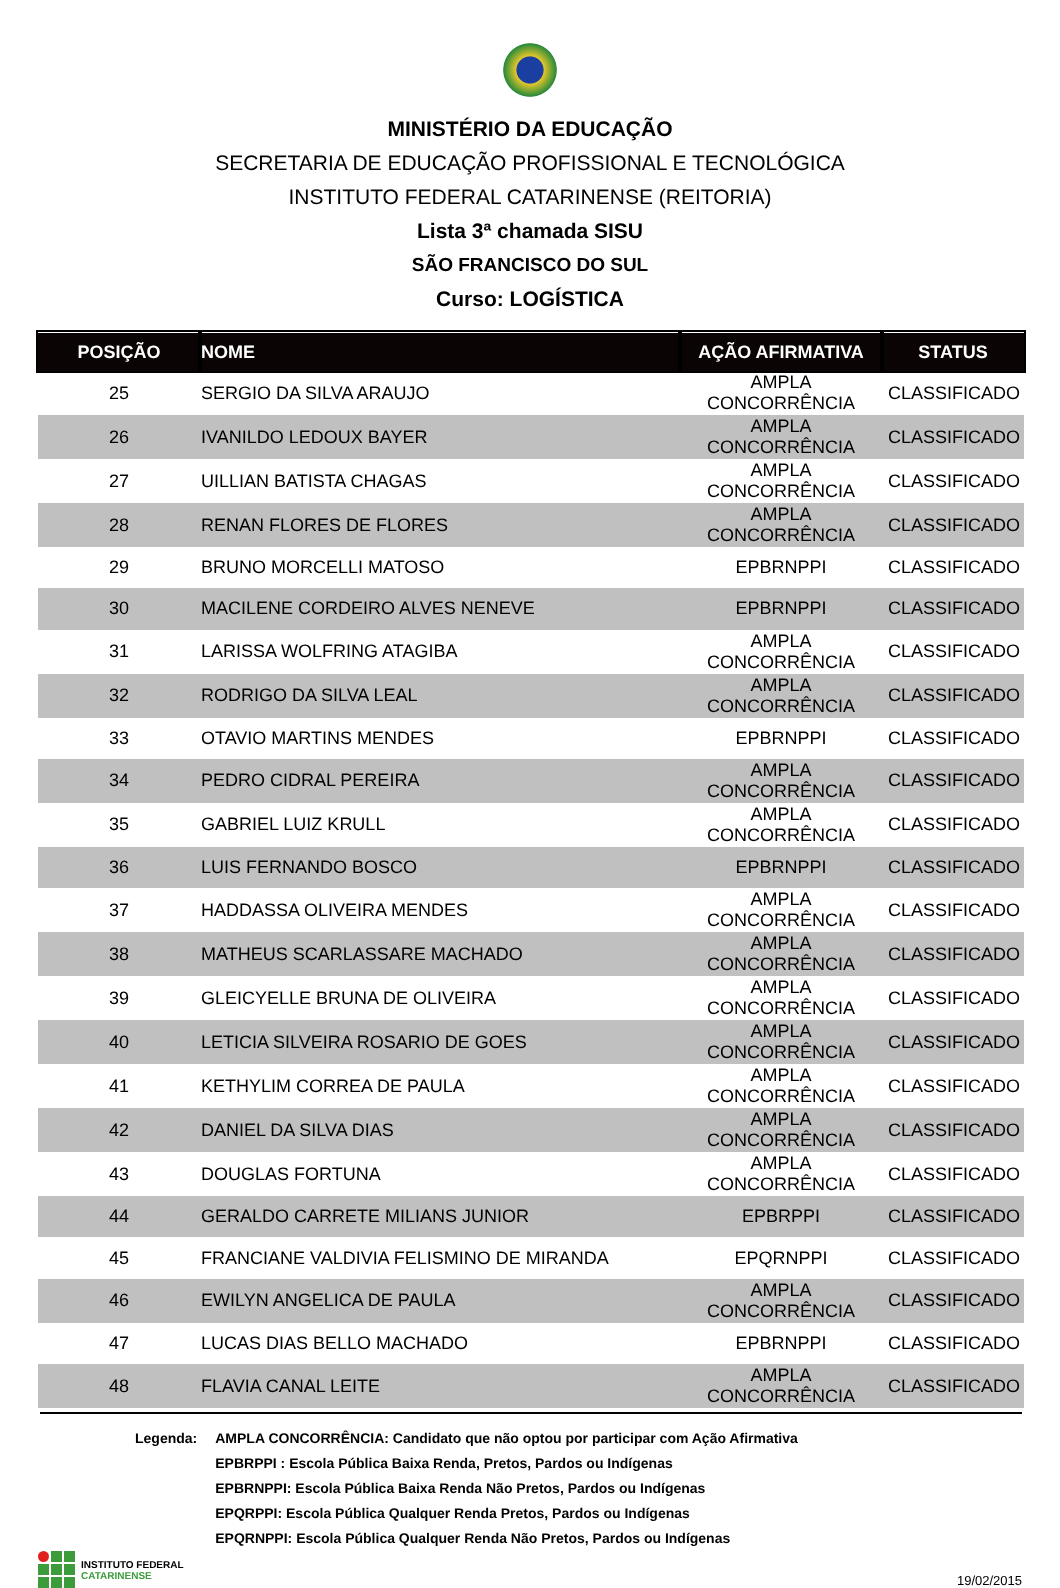MINISTÉRIO DA EDUCAÇÃO
SECRETARIA DE EDUCAÇÃO PROFISSIONAL E TECNOLÓGICA
INSTITUTO FEDERAL CATARINENSE (REITORIA)
Lista 3ª chamada SISU
SÃO FRANCISCO DO SUL
Curso: LOGÍSTICA
| POSIÇÃO | NOME | AÇÃO AFIRMATIVA | STATUS |
| --- | --- | --- | --- |
| 25 | SERGIO DA SILVA ARAUJO | AMPLA CONCORRÊNCIA | CLASSIFICADO |
| 26 | IVANILDO LEDOUX BAYER | AMPLA CONCORRÊNCIA | CLASSIFICADO |
| 27 | UILLIAN BATISTA CHAGAS | AMPLA CONCORRÊNCIA | CLASSIFICADO |
| 28 | RENAN FLORES DE FLORES | AMPLA CONCORRÊNCIA | CLASSIFICADO |
| 29 | BRUNO MORCELLI MATOSO | EPBRNPPI | CLASSIFICADO |
| 30 | MACILENE CORDEIRO ALVES NENEVE | EPBRNPPI | CLASSIFICADO |
| 31 | LARISSA WOLFRING ATAGIBA | AMPLA CONCORRÊNCIA | CLASSIFICADO |
| 32 | RODRIGO DA SILVA LEAL | AMPLA CONCORRÊNCIA | CLASSIFICADO |
| 33 | OTAVIO MARTINS MENDES | EPBRNPPI | CLASSIFICADO |
| 34 | PEDRO CIDRAL PEREIRA | AMPLA CONCORRÊNCIA | CLASSIFICADO |
| 35 | GABRIEL LUIZ KRULL | AMPLA CONCORRÊNCIA | CLASSIFICADO |
| 36 | LUIS FERNANDO BOSCO | EPBRNPPI | CLASSIFICADO |
| 37 | HADDASSA OLIVEIRA MENDES | AMPLA CONCORRÊNCIA | CLASSIFICADO |
| 38 | MATHEUS SCARLASSARE MACHADO | AMPLA CONCORRÊNCIA | CLASSIFICADO |
| 39 | GLEICYELLE BRUNA DE OLIVEIRA | AMPLA CONCORRÊNCIA | CLASSIFICADO |
| 40 | LETICIA SILVEIRA ROSARIO DE GOES | AMPLA CONCORRÊNCIA | CLASSIFICADO |
| 41 | KETHYLIM CORREA DE PAULA | AMPLA CONCORRÊNCIA | CLASSIFICADO |
| 42 | DANIEL DA SILVA DIAS | AMPLA CONCORRÊNCIA | CLASSIFICADO |
| 43 | DOUGLAS FORTUNA | AMPLA CONCORRÊNCIA | CLASSIFICADO |
| 44 | GERALDO CARRETE MILIANS JUNIOR | EPBRPPI | CLASSIFICADO |
| 45 | FRANCIANE VALDIVIA FELISMINO DE MIRANDA | EPQRNPPI | CLASSIFICADO |
| 46 | EWILYN ANGELICA DE PAULA | AMPLA CONCORRÊNCIA | CLASSIFICADO |
| 47 | LUCAS DIAS BELLO MACHADO | EPBRNPPI | CLASSIFICADO |
| 48 | FLAVIA CANAL LEITE | AMPLA CONCORRÊNCIA | CLASSIFICADO |
Legenda: AMPLA CONCORRÊNCIA: Candidato que não optou por participar com Ação Afirmativa
EPBRPPI : Escola Pública Baixa Renda, Pretos, Pardos ou Indígenas
EPBRNPPI: Escola Pública Baixa Renda Não Pretos, Pardos ou Indígenas
EPQRPPI: Escola Pública Qualquer Renda Pretos, Pardos ou Indígenas
EPQRNPPI: Escola Pública Qualquer Renda Não Pretos, Pardos ou Indígenas
INSTITUTO FEDERAL
CATARINENSE
19/02/2015